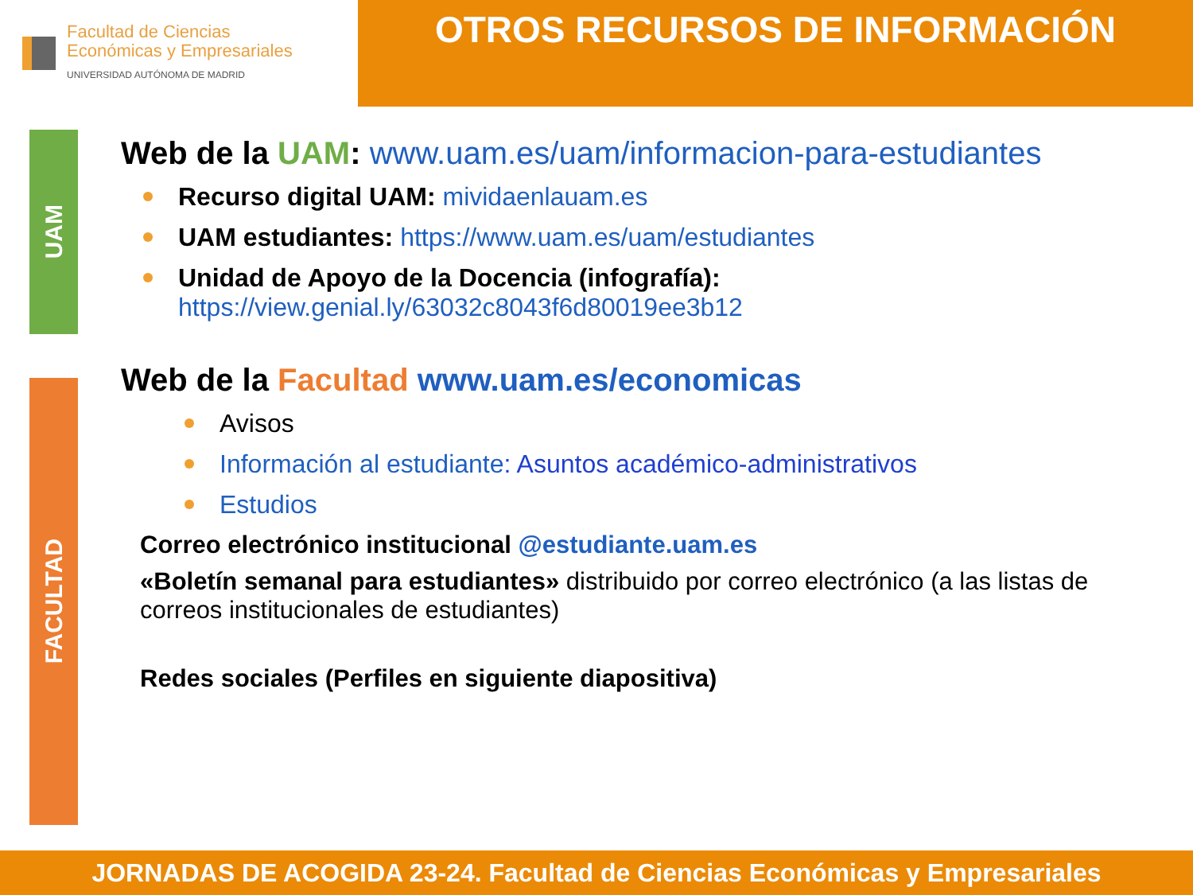Facultad de Ciencias
Económicas y Empresariales
UNIVERSIDAD AUTÓNOMA DE MADRID
OTROS RECURSOS DE INFORMACIÓN
UAM
FACULTAD
Web de la UAM: www.uam.es/uam/informacion-para-estudiantes
Recurso digital UAM: mividaenlauam.es
UAM estudiantes: https://www.uam.es/uam/estudiantes
Unidad de Apoyo de la Docencia (infografía):
https://view.genial.ly/63032c8043f6d80019ee3b12
Web de la Facultad www.uam.es/economicas
Avisos
Información al estudiante: Asuntos académico-administrativos
Estudios
Correo electrónico institucional @estudiante.uam.es
«Boletín semanal para estudiantes» distribuido por correo electrónico (a las listas de correos institucionales de estudiantes)
Redes sociales (Perfiles en siguiente diapositiva)
JORNADAS DE ACOGIDA 23-24. Facultad de Ciencias Económicas y Empresariales